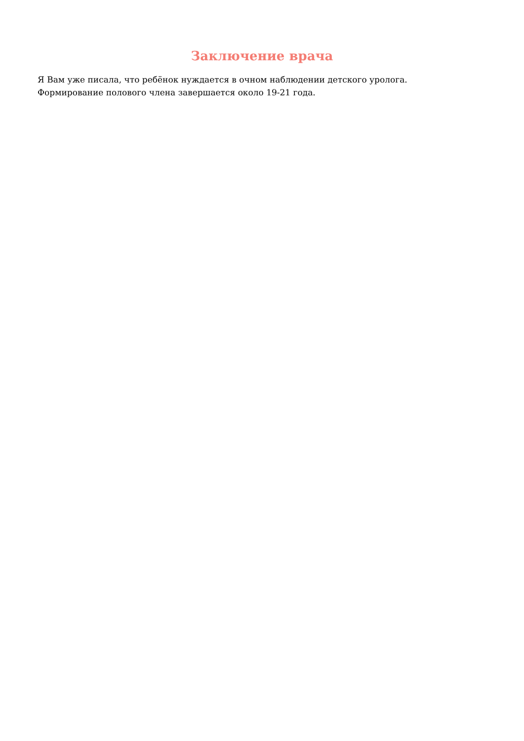Заключение врача
Я Вам уже писала, что ребёнок нуждается в очном наблюдении детского уролога.
Формирование полового члена завершается около 19-21 года.